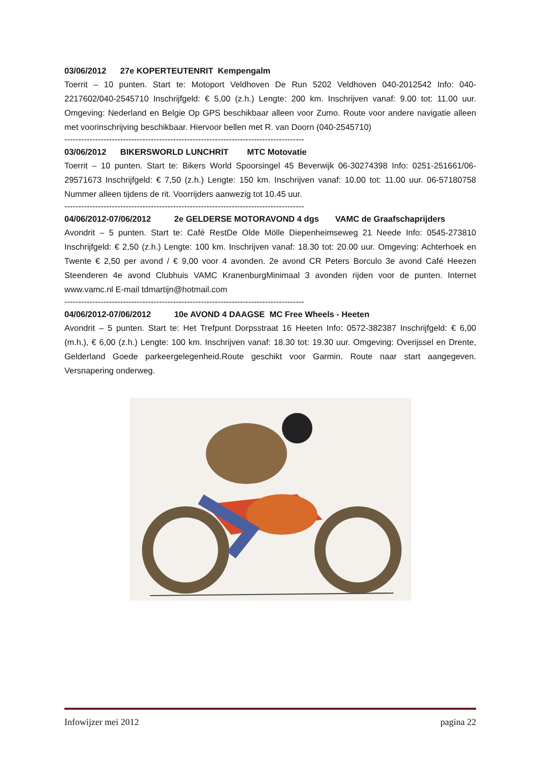03/06/2012 27e KOPERTEUTENRIT Kempengalm
Toerrit – 10 punten. Start te: Motoport Veldhoven De Run 5202 Veldhoven 040-2012542 Info: 040-2217602/040-2545710 Inschrijfgeld: € 5,00 (z.h.) Lengte: 200 km. Inschrijven vanaf: 9.00 tot: 11.00 uur. Omgeving: Nederland en Belgie Op GPS beschikbaar alleen voor Zumo. Route voor andere navigatie alleen met voorinschrijving beschikbaar. Hiervoor bellen met R. van Doorn (040-2545710)
--------------------------------------------------------------------------------------
03/06/2012 BIKERSWORLD LUNCHRIT MTC Motovatie
Toerrit – 10 punten. Start te: Bikers World Spoorsingel 45 Beverwijk 06-30274398 Info: 0251-251661/06-29571673 Inschrijfgeld: € 7,50 (z.h.) Lengte: 150 km. Inschrijven vanaf: 10.00 tot: 11.00 uur. 06-57180758 Nummer alleen tijdens de rit. Voorrijders aanwezig tot 10.45 uur.
--------------------------------------------------------------------------------------
04/06/2012-07/06/2012 2e GELDERSE MOTORAVOND 4 dgs VAMC de Graafschaprijders
Avondrit – 5 punten. Start te: Café RestDe Olde Mölle Diepenheimseweg 21 Neede Info: 0545-273810 Inschrijfgeld: € 2,50 (z.h.) Lengte: 100 km. Inschrijven vanaf: 18.30 tot: 20.00 uur. Omgeving: Achterhoek en Twente € 2,50 per avond / € 9,00 voor 4 avonden. 2e avond CR Peters Borculo 3e avond Café Heezen Steenderen 4e avond Clubhuis VAMC KranenburgMinimaal 3 avonden rijden voor de punten. Internet www.vamc.nl E-mail tdmartijn@hotmail.com
--------------------------------------------------------------------------------------
04/06/2012-07/06/2012 10e AVOND 4 DAAGSE MC Free Wheels - Heeten
Avondrit – 5 punten. Start te: Het Trefpunt Dorpsstraat 16 Heeten Info: 0572-382387 Inschrijfgeld: € 6,00 (m.h.), € 6,00 (z.h.) Lengte: 100 km. Inschrijven vanaf: 18.30 tot: 19.30 uur. Omgeving: Overijssel en Drente, Gelderland Goede parkeergelegenheid.Route geschikt voor Garmin. Route naar start aangegeven. Versnapering onderweg.
Infowijzer mei 2012 pagina 22